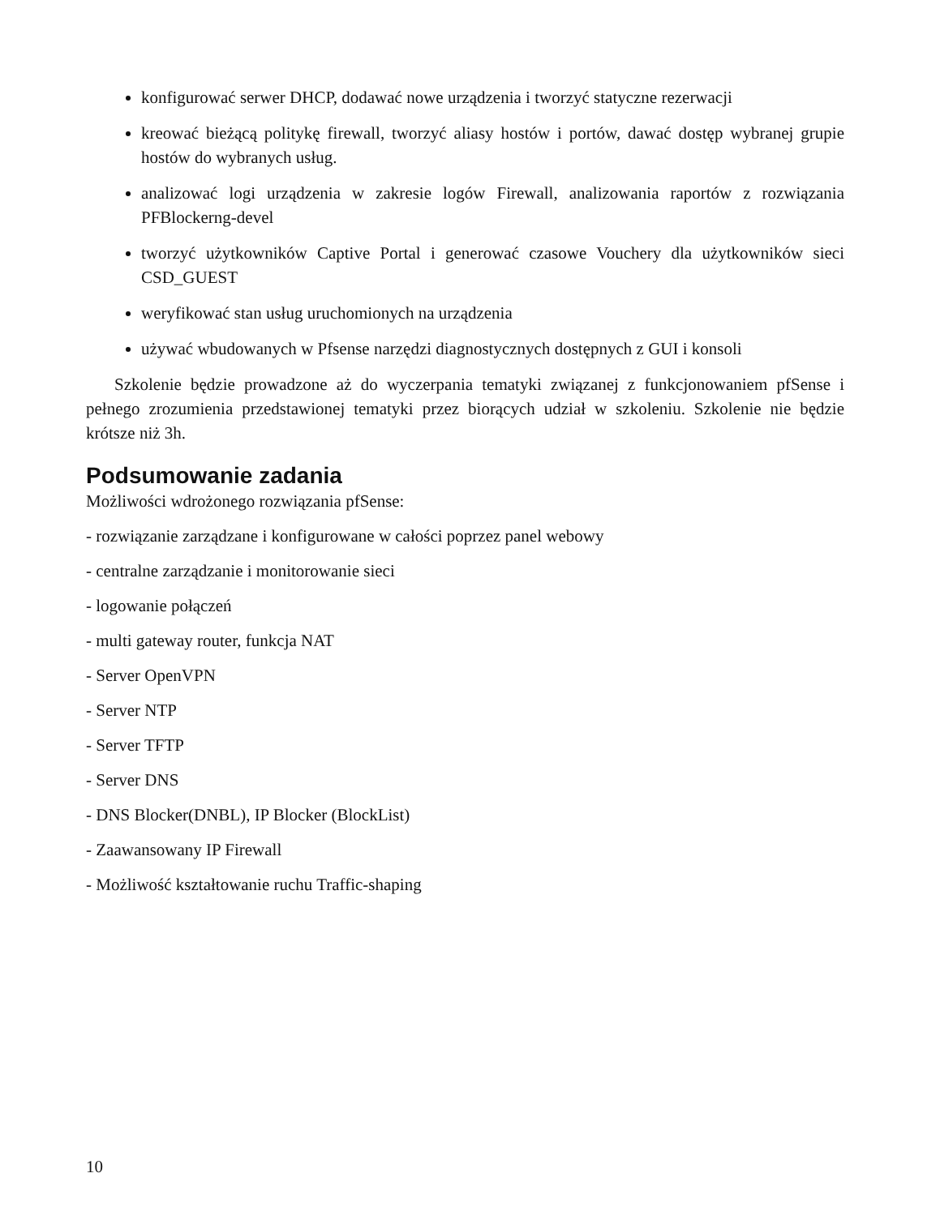konfigurować serwer DHCP, dodawać nowe urządzenia i tworzyć statyczne rezerwacji
kreować bieżącą politykę firewall, tworzyć aliasy hostów i portów, dawać dostęp wybranej grupie hostów do wybranych usług.
analizować logi urządzenia w zakresie logów Firewall, analizowania raportów z rozwiązania PFBlockerng-devel
tworzyć użytkowników Captive Portal i generować czasowe Vouchery dla użytkowników sieci CSD_GUEST
weryfikować stan usług uruchomionych na urządzenia
używać wbudowanych w Pfsense narzędzi diagnostycznych dostępnych z GUI i konsoli
Szkolenie będzie prowadzone aż do wyczerpania tematyki związanej z funkcjonowaniem pfSense i pełnego zrozumienia przedstawionej tematyki przez biorących udział w szkoleniu. Szkolenie nie będzie krótsze niż 3h.
Podsumowanie zadania
Możliwości wdrożonego rozwiązania pfSense:
- rozwiązanie zarządzane i konfigurowane w całości poprzez panel webowy
- centralne zarządzanie i monitorowanie sieci
- logowanie połączeń
- multi gateway router, funkcja NAT
- Server OpenVPN
- Server NTP
- Server TFTP
- Server DNS
- DNS Blocker(DNBL), IP Blocker (BlockList)
- Zaawansowany IP Firewall
- Możliwość kształtowanie ruchu Traffic-shaping
10